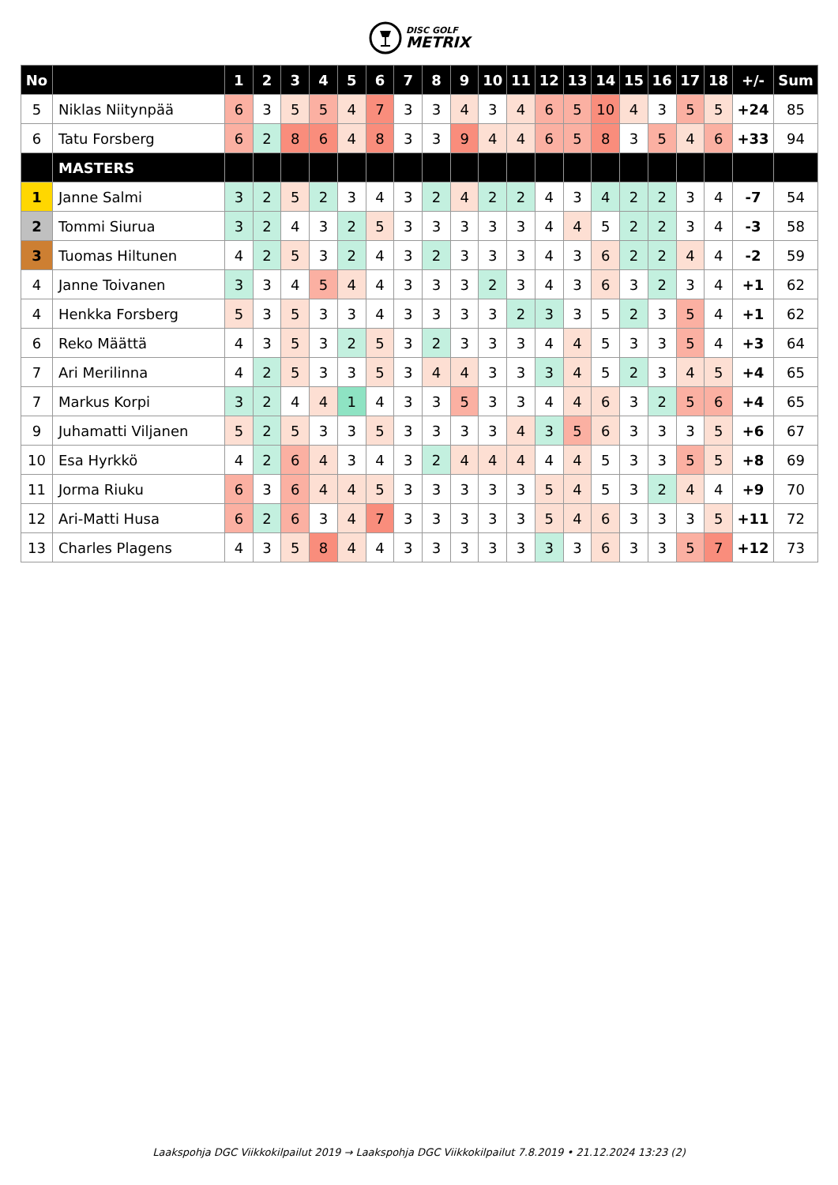DISC GOLF
METRIX
| No | | 1 | 2 | 3 | 4 | 5 | 6 | 7 | 8 | 9 | 10 | 11 | 12 | 13 | 14 | 15 | 16 | 17 | 18 | +/- | Sum |
| --- | --- | --- | --- | --- | --- | --- | --- | --- | --- | --- | --- | --- | --- | --- | --- | --- | --- | --- | --- | --- | --- |
| 5 | Niklas Niitynpää | 6 | 3 | 5 | 5 | 4 | 7 | 3 | 3 | 4 | 3 | 4 | 6 | 5 | 10 | 4 | 3 | 5 | 5 | +24 | 85 |
| 6 | Tatu Forsberg | 6 | 2 | 8 | 6 | 4 | 8 | 3 | 3 | 9 | 4 | 4 | 6 | 5 | 8 | 3 | 5 | 4 | 6 | +33 | 94 |
| | MASTERS | | | | | | | | | | | | | | | | | | | | |
| 1 | Janne Salmi | 3 | 2 | 5 | 2 | 3 | 4 | 3 | 2 | 4 | 2 | 2 | 4 | 3 | 4 | 2 | 2 | 3 | 4 | -7 | 54 |
| 2 | Tommi Siurua | 3 | 2 | 4 | 3 | 2 | 5 | 3 | 3 | 3 | 3 | 3 | 4 | 4 | 5 | 2 | 2 | 3 | 4 | -3 | 58 |
| 3 | Tuomas Hiltunen | 4 | 2 | 5 | 3 | 2 | 4 | 3 | 2 | 3 | 3 | 3 | 4 | 3 | 6 | 2 | 2 | 4 | 4 | -2 | 59 |
| 4 | Janne Toivanen | 3 | 3 | 4 | 5 | 4 | 4 | 3 | 3 | 3 | 2 | 3 | 4 | 3 | 6 | 3 | 2 | 3 | 4 | +1 | 62 |
| 4 | Henkka Forsberg | 5 | 3 | 5 | 3 | 3 | 4 | 3 | 3 | 3 | 3 | 2 | 3 | 3 | 5 | 2 | 3 | 5 | 4 | +1 | 62 |
| 6 | Reko Määttä | 4 | 3 | 5 | 3 | 2 | 5 | 3 | 2 | 3 | 3 | 3 | 4 | 4 | 5 | 3 | 3 | 5 | 4 | +3 | 64 |
| 7 | Ari Merilinna | 4 | 2 | 5 | 3 | 3 | 5 | 3 | 4 | 4 | 3 | 3 | 3 | 4 | 5 | 2 | 3 | 4 | 5 | +4 | 65 |
| 7 | Markus Korpi | 3 | 2 | 4 | 4 | 1 | 4 | 3 | 3 | 5 | 3 | 3 | 4 | 4 | 6 | 3 | 2 | 5 | 6 | +4 | 65 |
| 9 | Juhamatti Viljanen | 5 | 2 | 5 | 3 | 3 | 5 | 3 | 3 | 3 | 3 | 4 | 3 | 5 | 6 | 3 | 3 | 3 | 5 | +6 | 67 |
| 10 | Esa Hyrkkö | 4 | 2 | 6 | 4 | 3 | 4 | 3 | 2 | 4 | 4 | 4 | 4 | 4 | 5 | 3 | 3 | 5 | 5 | +8 | 69 |
| 11 | Jorma Riuku | 6 | 3 | 6 | 4 | 4 | 5 | 3 | 3 | 3 | 3 | 3 | 5 | 4 | 5 | 3 | 2 | 4 | 4 | +9 | 70 |
| 12 | Ari-Matti Husa | 6 | 2 | 6 | 3 | 4 | 7 | 3 | 3 | 3 | 3 | 3 | 5 | 4 | 6 | 3 | 3 | 3 | 5 | +11 | 72 |
| 13 | Charles Plagens | 4 | 3 | 5 | 8 | 4 | 4 | 3 | 3 | 3 | 3 | 3 | 3 | 3 | 6 | 3 | 3 | 5 | 7 | +12 | 73 |
Laakspohja DGC Viikkokilpailut 2019 → Laakspohja DGC Viikkokilpailut 7.8.2019 • 21.12.2024 13:23 (2)